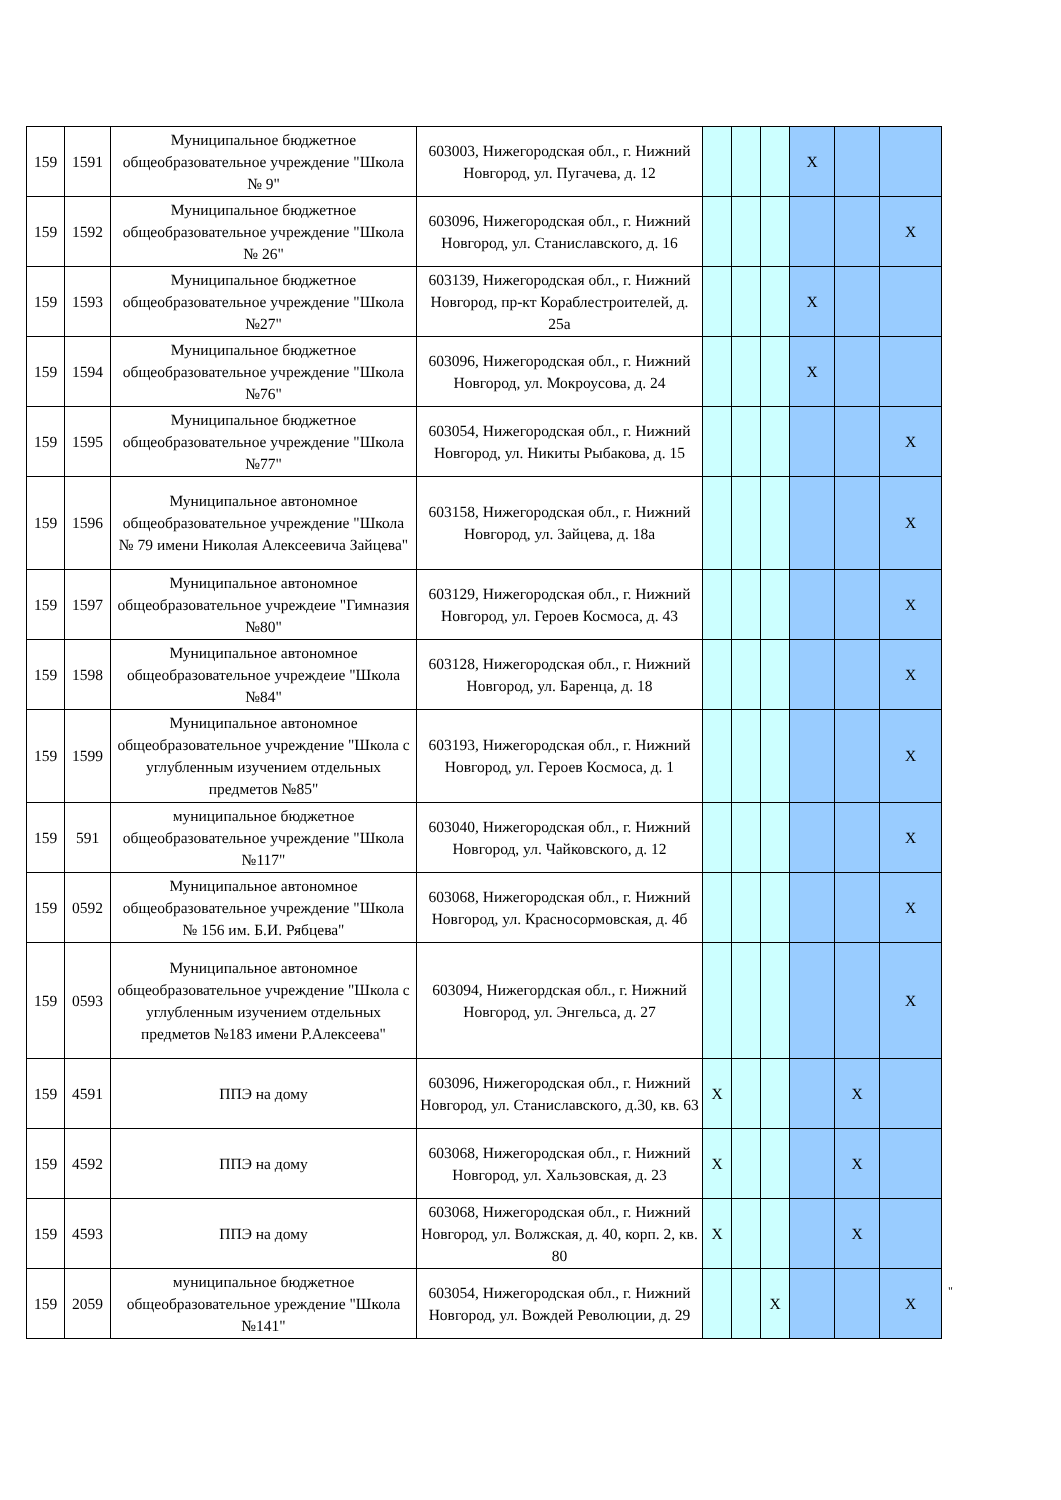| 159 | 1591 | Муниципальное бюджетное общеобразовательное учреждение "Школа № 9" | 603003, Нижегородская обл., г. Нижний Новгород, ул. Пугачева, д. 12 | | | | X | | |
| 159 | 1592 | Муниципальное бюджетное общеобразовательное учреждение "Школа № 26" | 603096, Нижегородская обл., г. Нижний Новгород, ул. Станиславского, д. 16 | | | | | | X |
| 159 | 1593 | Муниципальное бюджетное общеобразовательное учреждение "Школа №27" | 603139, Нижегородская обл., г. Нижний Новгород, пр-кт Кораблестроителей, д. 25а | | | | X | | |
| 159 | 1594 | Муниципальное бюджетное общеобразовательное учреждение "Школа №76" | 603096, Нижегородская обл., г. Нижний Новгород, ул. Мокроусова, д. 24 | | | | X | | |
| 159 | 1595 | Муниципальное бюджетное общеобразовательное учреждение "Школа №77" | 603054, Нижегородская обл., г. Нижний Новгород, ул. Никиты Рыбакова, д. 15 | | | | | | X |
| 159 | 1596 | Муниципальное автономное общеобразовательное учреждение "Школа № 79 имени Николая Алексеевича Зайцева" | 603158, Нижегородская обл., г. Нижний Новгород, ул. Зайцева, д. 18а | | | | | | X |
| 159 | 1597 | Муниципальное автономное общеобразовательное учреждеие "Гимназия №80" | 603129, Нижегородская обл., г. Нижний Новгород, ул. Героев Космоса, д. 43 | | | | | | X |
| 159 | 1598 | Муниципальное автономное общеобразовательное учреждеие "Школа №84" | 603128, Нижегородская обл., г. Нижний Новгород, ул. Баренца, д. 18 | | | | | | X |
| 159 | 1599 | Муниципальное автономное общеобразовательное учреждение "Школа с углубленным изучением отдельных предметов №85" | 603193, Нижегородская обл., г. Нижний Новгород, ул. Героев Космоса, д. 1 | | | | | | X |
| 159 | 591 | муниципальное бюджетное общеобразовательное учреждение "Школа №117" | 603040, Нижегородская обл., г. Нижний Новгород, ул. Чайковского, д. 12 | | | | | | X |
| 159 | 0592 | Муниципальное автономное общеобразовательное учреждение "Школа № 156 им. Б.И. Рябцева" | 603068, Нижегородская обл., г. Нижний Новгород, ул. Красносормовская, д. 4б | | | | | | X |
| 159 | 0593 | Муниципальное автономное общеобразовательное учреждение "Школа с углубленным изучением отдельных предметов №183 имени Р.Алексеева" | 603094, Нижегордская обл., г. Нижний Новгород, ул. Энгельса, д. 27 | | | | | | X |
| 159 | 4591 | ППЭ на дому | 603096, Нижегородская обл., г. Нижний Новгород, ул. Станиславского, д.30, кв. 63 | X | | | | X | |
| 159 | 4592 | ППЭ на дому | 603068, Нижегородская обл., г. Нижний Новгород, ул. Хальзовская, д. 23 | X | | | | X | |
| 159 | 4593 | ППЭ на дому | 603068, Нижегородская обл., г. Нижний Новгород, ул. Волжская, д. 40, корп. 2, кв. 80 | X | | | | X | |
| 159 | 2059 | муниципальное бюджетное общеобразовательное уреждение "Школа №141" | 603054, Нижегородская обл., г. Нижний Новгород, ул. Вождей Революции, д. 29 | | | X | | | X |
"